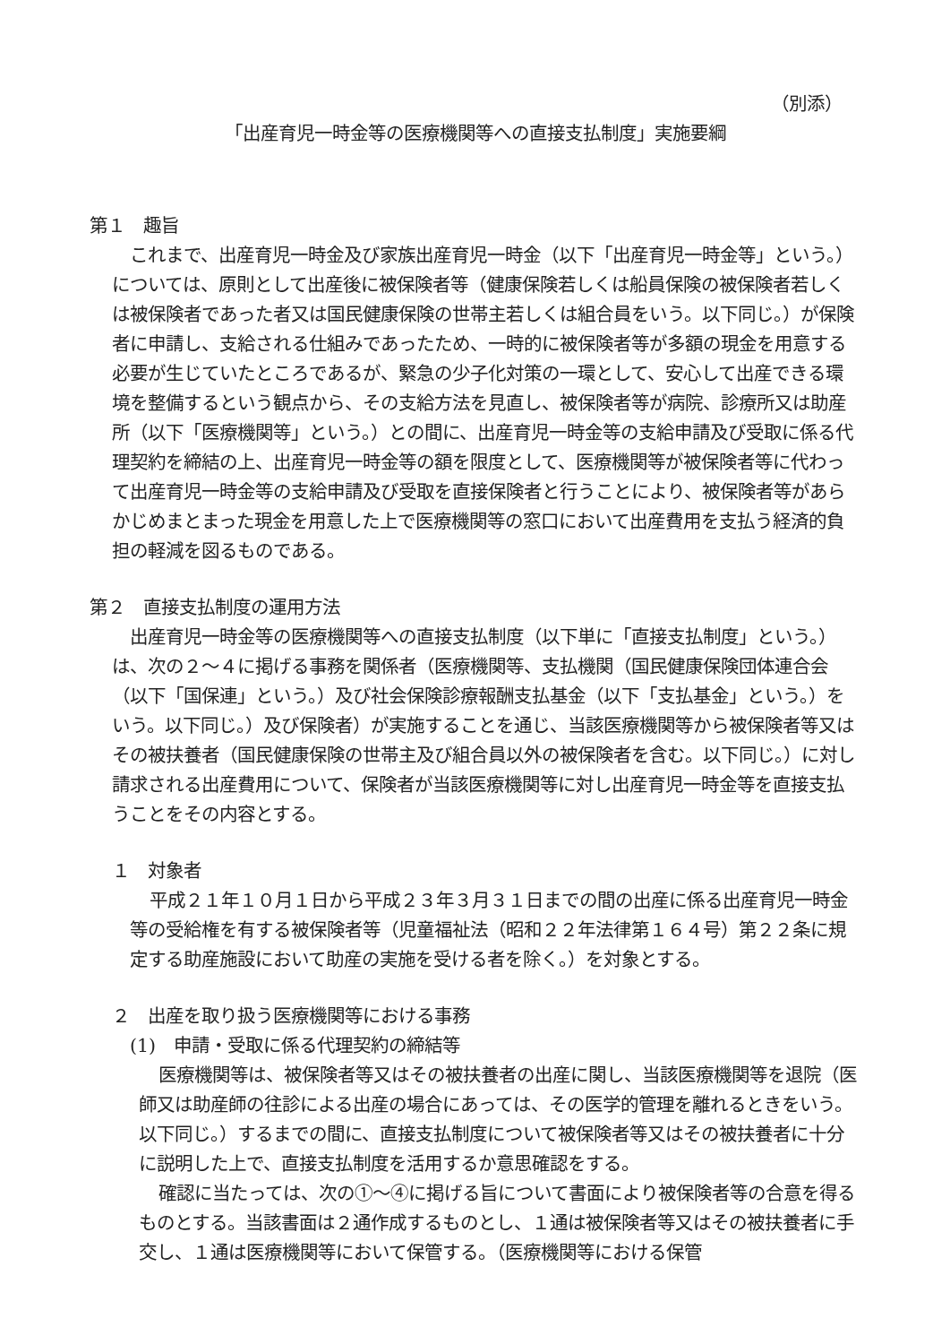（別添）
「出産育児一時金等の医療機関等への直接支払制度」実施要綱
第１　趣旨
これまで、出産育児一時金及び家族出産育児一時金（以下「出産育児一時金等」という。）については、原則として出産後に被保険者等（健康保険若しくは船員保険の被保険者若しくは被保険者であった者又は国民健康保険の世帯主若しくは組合員をいう。以下同じ。）が保険者に申請し、支給される仕組みであったため、一時的に被保険者等が多額の現金を用意する必要が生じていたところであるが、緊急の少子化対策の一環として、安心して出産できる環境を整備するという観点から、その支給方法を見直し、被保険者等が病院、診療所又は助産所（以下「医療機関等」という。）との間に、出産育児一時金等の支給申請及び受取に係る代理契約を締結の上、出産育児一時金等の額を限度として、医療機関等が被保険者等に代わって出産育児一時金等の支給申請及び受取を直接保険者と行うことにより、被保険者等があらかじめまとまった現金を用意した上で医療機関等の窓口において出産費用を支払う経済的負担の軽減を図るものである。
第２　直接支払制度の運用方法
出産育児一時金等の医療機関等への直接支払制度（以下単に「直接支払制度」という。）は、次の２～４に掲げる事務を関係者（医療機関等、支払機関（国民健康保険団体連合会（以下「国保連」という。）及び社会保険診療報酬支払基金（以下「支払基金」という。）をいう。以下同じ。）及び保険者）が実施することを通じ、当該医療機関等から被保険者等又はその被扶養者（国民健康保険の世帯主及び組合員以外の被保険者を含む。以下同じ。）に対し請求される出産費用について、保険者が当該医療機関等に対し出産育児一時金等を直接支払うことをその内容とする。
１　対象者
平成２１年１０月１日から平成２３年３月３１日までの間の出産に係る出産育児一時金等の受給権を有する被保険者等（児童福祉法（昭和２２年法律第１６４号）第２２条に規定する助産施設において助産の実施を受ける者を除く。）を対象とする。
２　出産を取り扱う医療機関等における事務
(1)　申請・受取に係る代理契約の締結等
医療機関等は、被保険者等又はその被扶養者の出産に関し、当該医療機関等を退院（医師又は助産師の往診による出産の場合にあっては、その医学的管理を離れるときをいう。以下同じ。）するまでの間に、直接支払制度について被保険者等又はその被扶養者に十分に説明した上で、直接支払制度を活用するか意思確認をする。
確認に当たっては、次の①～④に掲げる旨について書面により被保険者等の合意を得るものとする。当該書面は２通作成するものとし、１通は被保険者等又はその被扶養者に手交し、１通は医療機関等において保管する。（医療機関等における保管